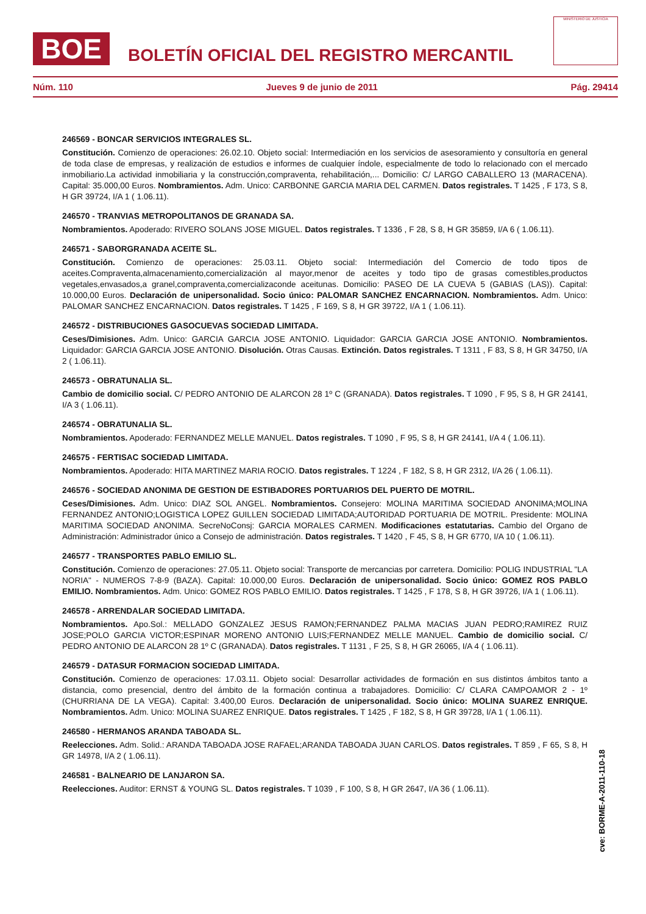BOE
BOLETÍN OFICIAL DEL REGISTRO MERCANTIL
MINISTERIO DE JUSTICIA
Núm. 110 Jueves 9 de junio de 2011 Pág. 29414
246569 - BONCAR SERVICIOS INTEGRALES SL.
Constitución. Comienzo de operaciones: 26.02.10. Objeto social: Intermediación en los servicios de asesoramiento y consultoría en general de toda clase de empresas, y realización de estudios e informes de cualquier índole, especialmente de todo lo relacionado con el mercado inmobiliario.La actividad inmobiliaria y la construcción,compraventa, rehabilitación,... Domicilio: C/ LARGO CABALLERO 13 (MARACENA). Capital: 35.000,00 Euros. Nombramientos. Adm. Unico: CARBONNE GARCIA MARIA DEL CARMEN. Datos registrales. T 1425 , F 173, S 8, H GR 39724, I/A 1 ( 1.06.11).
246570 - TRANVIAS METROPOLITANOS DE GRANADA SA.
Nombramientos. Apoderado: RIVERO SOLANS JOSE MIGUEL. Datos registrales. T 1336 , F 28, S 8, H GR 35859, I/A 6 ( 1.06.11).
246571 - SABORGRANADA ACEITE SL.
Constitución. Comienzo de operaciones: 25.03.11. Objeto social: Intermediación del Comercio de todo tipos de aceites.Compraventa,almacenamiento,comercialización al mayor,menor de aceites y todo tipo de grasas comestibles,productos vegetales,envasados,a granel,compraventa,comercializaconde aceitunas. Domicilio: PASEO DE LA CUEVA 5 (GABIAS (LAS)). Capital: 10.000,00 Euros. Declaración de unipersonalidad. Socio único: PALOMAR SANCHEZ ENCARNACION. Nombramientos. Adm. Unico: PALOMAR SANCHEZ ENCARNACION. Datos registrales. T 1425 , F 169, S 8, H GR 39722, I/A 1 ( 1.06.11).
246572 - DISTRIBUCIONES GASOCUEVAS SOCIEDAD LIMITADA.
Ceses/Dimisiones. Adm. Unico: GARCIA GARCIA JOSE ANTONIO. Liquidador: GARCIA GARCIA JOSE ANTONIO. Nombramientos. Liquidador: GARCIA GARCIA JOSE ANTONIO. Disolución. Otras Causas. Extinción. Datos registrales. T 1311 , F 83, S 8, H GR 34750, I/A 2 ( 1.06.11).
246573 - OBRATUNALIA SL.
Cambio de domicilio social. C/ PEDRO ANTONIO DE ALARCON 28 1º C (GRANADA). Datos registrales. T 1090 , F 95, S 8, H GR 24141, I/A 3 ( 1.06.11).
246574 - OBRATUNALIA SL.
Nombramientos. Apoderado: FERNANDEZ MELLE MANUEL. Datos registrales. T 1090 , F 95, S 8, H GR 24141, I/A 4 ( 1.06.11).
246575 - FERTISAC SOCIEDAD LIMITADA.
Nombramientos. Apoderado: HITA MARTINEZ MARIA ROCIO. Datos registrales. T 1224 , F 182, S 8, H GR 2312, I/A 26 ( 1.06.11).
246576 - SOCIEDAD ANONIMA DE GESTION DE ESTIBADORES PORTUARIOS DEL PUERTO DE MOTRIL.
Ceses/Dimisiones. Adm. Unico: DIAZ SOL ANGEL. Nombramientos. Consejero: MOLINA MARITIMA SOCIEDAD ANONIMA;MOLINA FERNANDEZ ANTONIO;LOGISTICA LOPEZ GUILLEN SOCIEDAD LIMITADA;AUTORIDAD PORTUARIA DE MOTRIL. Presidente: MOLINA MARITIMA SOCIEDAD ANONIMA. SecreNoConsj: GARCIA MORALES CARMEN. Modificaciones estatutarias. Cambio del Organo de Administración: Administrador único a Consejo de administración. Datos registrales. T 1420 , F 45, S 8, H GR 6770, I/A 10 ( 1.06.11).
246577 - TRANSPORTES PABLO EMILIO SL.
Constitución. Comienzo de operaciones: 27.05.11. Objeto social: Transporte de mercancias por carretera. Domicilio: POLIG INDUSTRIAL "LA NORIA" - NUMEROS 7-8-9 (BAZA). Capital: 10.000,00 Euros. Declaración de unipersonalidad. Socio único: GOMEZ ROS PABLO EMILIO. Nombramientos. Adm. Unico: GOMEZ ROS PABLO EMILIO. Datos registrales. T 1425 , F 178, S 8, H GR 39726, I/A 1 ( 1.06.11).
246578 - ARRENDALAR SOCIEDAD LIMITADA.
Nombramientos. Apo.Sol.: MELLADO GONZALEZ JESUS RAMON;FERNANDEZ PALMA MACIAS JUAN PEDRO;RAMIREZ RUIZ JOSE;POLO GARCIA VICTOR;ESPINAR MORENO ANTONIO LUIS;FERNANDEZ MELLE MANUEL. Cambio de domicilio social. C/ PEDRO ANTONIO DE ALARCON 28 1º C (GRANADA). Datos registrales. T 1131 , F 25, S 8, H GR 26065, I/A 4 ( 1.06.11).
246579 - DATASUR FORMACION SOCIEDAD LIMITADA.
Constitución. Comienzo de operaciones: 17.03.11. Objeto social: Desarrollar actividades de formación en sus distintos ámbitos tanto a distancia, como presencial, dentro del ámbito de la formación continua a trabajadores. Domicilio: C/ CLARA CAMPOAMOR 2 - 1º (CHURRIANA DE LA VEGA). Capital: 3.400,00 Euros. Declaración de unipersonalidad. Socio único: MOLINA SUAREZ ENRIQUE. Nombramientos. Adm. Unico: MOLINA SUAREZ ENRIQUE. Datos registrales. T 1425 , F 182, S 8, H GR 39728, I/A 1 ( 1.06.11).
246580 - HERMANOS ARANDA TABOADA SL.
Reelecciones. Adm. Solid.: ARANDA TABOADA JOSE RAFAEL;ARANDA TABOADA JUAN CARLOS. Datos registrales. T 859 , F 65, S 8, H GR 14978, I/A 2 ( 1.06.11).
246581 - BALNEARIO DE LANJARON SA.
Reelecciones. Auditor: ERNST & YOUNG SL. Datos registrales. T 1039 , F 100, S 8, H GR 2647, I/A 36 ( 1.06.11).
cve: BORME-A-2011-110-18